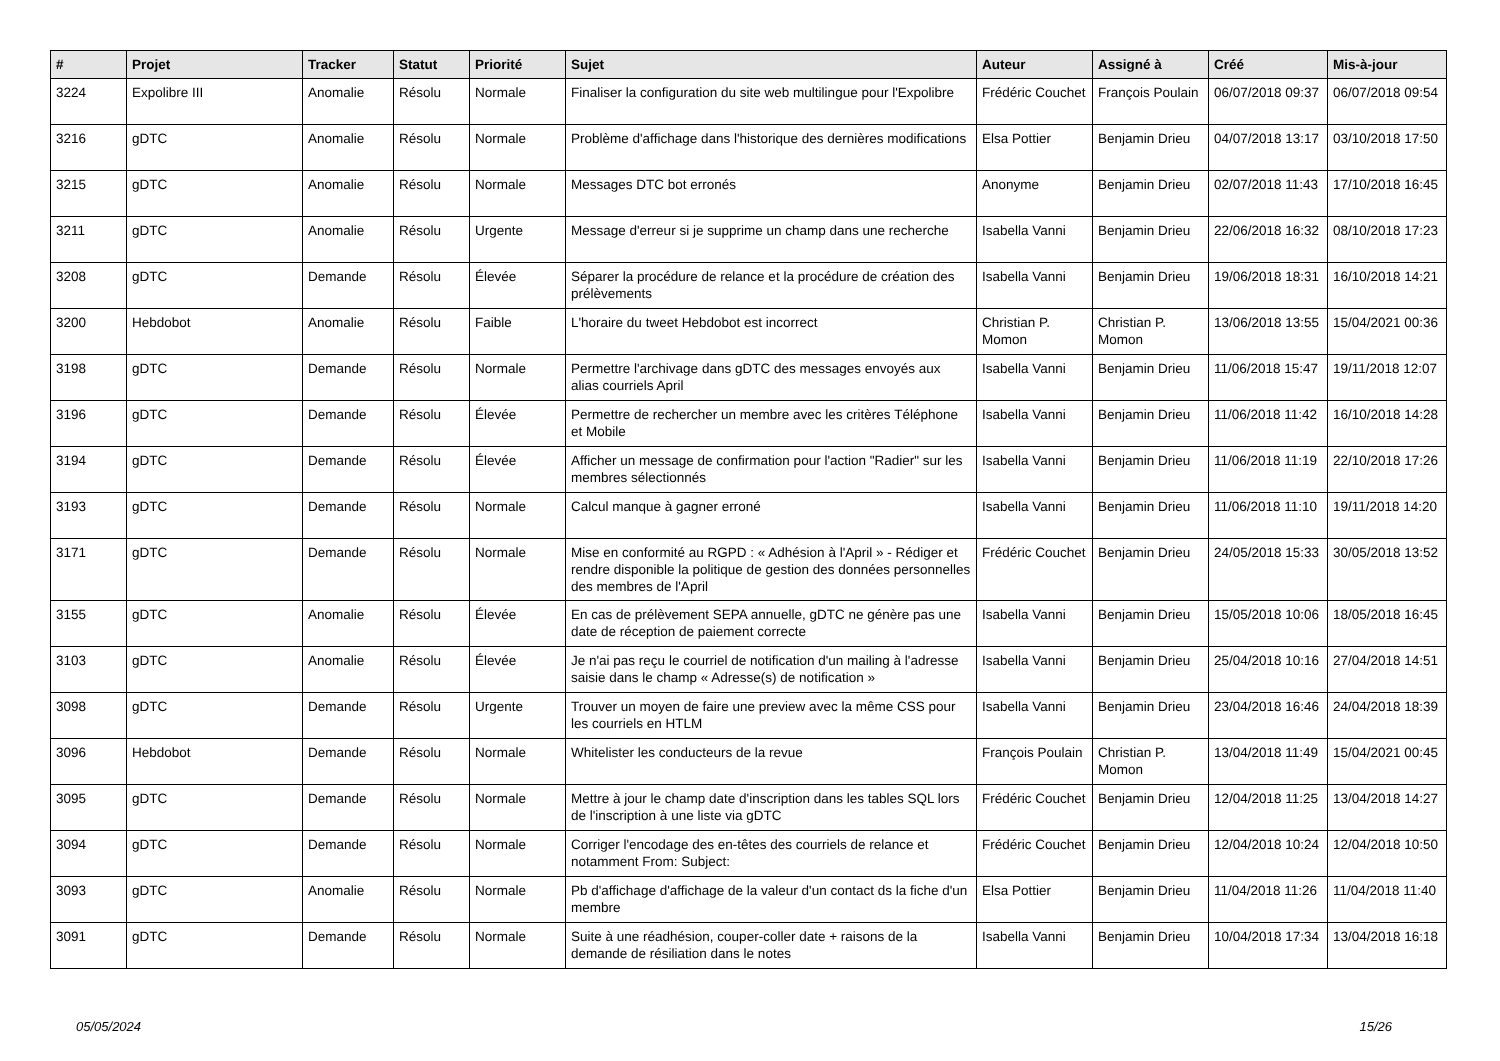| # | Projet | Tracker | Statut | Priorité | Sujet | Auteur | Assigné à | Créé | Mis-à-jour |
| --- | --- | --- | --- | --- | --- | --- | --- | --- | --- |
| 3224 | Expolibre III | Anomalie | Résolu | Normale | Finaliser la configuration du site web multilingue pour l'Expolibre | Frédéric Couchet | François Poulain | 06/07/2018 09:37 | 06/07/2018 09:54 |
| 3216 | gDTC | Anomalie | Résolu | Normale | Problème d'affichage dans l'historique des dernières modifications | Elsa Pottier | Benjamin Drieu | 04/07/2018 13:17 | 03/10/2018 17:50 |
| 3215 | gDTC | Anomalie | Résolu | Normale | Messages DTC bot erronés | Anonyme | Benjamin Drieu | 02/07/2018 11:43 | 17/10/2018 16:45 |
| 3211 | gDTC | Anomalie | Résolu | Urgente | Message d'erreur si je supprime un champ dans une recherche | Isabella Vanni | Benjamin Drieu | 22/06/2018 16:32 | 08/10/2018 17:23 |
| 3208 | gDTC | Demande | Résolu | Élevée | Séparer la procédure de relance et la procédure de création des prélèvements | Isabella Vanni | Benjamin Drieu | 19/06/2018 18:31 | 16/10/2018 14:21 |
| 3200 | Hebdobot | Anomalie | Résolu | Faible | L'horaire du tweet Hebdobot est incorrect | Christian P. Momon | Christian P. Momon | 13/06/2018 13:55 | 15/04/2021 00:36 |
| 3198 | gDTC | Demande | Résolu | Normale | Permettre l'archivage dans gDTC des messages envoyés aux alias courriels April | Isabella Vanni | Benjamin Drieu | 11/06/2018 15:47 | 19/11/2018 12:07 |
| 3196 | gDTC | Demande | Résolu | Élevée | Permettre de rechercher un membre avec les critères Téléphone et Mobile | Isabella Vanni | Benjamin Drieu | 11/06/2018 11:42 | 16/10/2018 14:28 |
| 3194 | gDTC | Demande | Résolu | Élevée | Afficher un message de confirmation pour l'action "Radier" sur les membres sélectionnés | Isabella Vanni | Benjamin Drieu | 11/06/2018 11:19 | 22/10/2018 17:26 |
| 3193 | gDTC | Demande | Résolu | Normale | Calcul manque à gagner erroné | Isabella Vanni | Benjamin Drieu | 11/06/2018 11:10 | 19/11/2018 14:20 |
| 3171 | gDTC | Demande | Résolu | Normale | Mise en conformité au RGPD : « Adhésion à l'April » - Rédiger et rendre disponible la politique de gestion des données personnelles des membres de l'April | Frédéric Couchet | Benjamin Drieu | 24/05/2018 15:33 | 30/05/2018 13:52 |
| 3155 | gDTC | Anomalie | Résolu | Élevée | En cas de prélèvement SEPA annuelle, gDTC ne génère pas une date de réception de paiement correcte | Isabella Vanni | Benjamin Drieu | 15/05/2018 10:06 | 18/05/2018 16:45 |
| 3103 | gDTC | Anomalie | Résolu | Élevée | Je n'ai pas reçu le courriel de notification d'un mailing à l'adresse saisie dans le champ « Adresse(s) de notification » | Isabella Vanni | Benjamin Drieu | 25/04/2018 10:16 | 27/04/2018 14:51 |
| 3098 | gDTC | Demande | Résolu | Urgente | Trouver un moyen de faire une preview avec la même CSS pour les courriels en HTLM | Isabella Vanni | Benjamin Drieu | 23/04/2018 16:46 | 24/04/2018 18:39 |
| 3096 | Hebdobot | Demande | Résolu | Normale | Whitelister les conducteurs de la revue | François Poulain | Christian P. Momon | 13/04/2018 11:49 | 15/04/2021 00:45 |
| 3095 | gDTC | Demande | Résolu | Normale | Mettre à jour le champ date d'inscription dans les tables SQL lors de l'inscription à une liste via gDTC | Frédéric Couchet | Benjamin Drieu | 12/04/2018 11:25 | 13/04/2018 14:27 |
| 3094 | gDTC | Demande | Résolu | Normale | Corriger l'encodage des en-têtes des courriels de relance et notamment From: Subject: | Frédéric Couchet | Benjamin Drieu | 12/04/2018 10:24 | 12/04/2018 10:50 |
| 3093 | gDTC | Anomalie | Résolu | Normale | Pb d'affichage d'affichage de la valeur d'un contact ds la fiche d'un membre | Elsa Pottier | Benjamin Drieu | 11/04/2018 11:26 | 11/04/2018 11:40 |
| 3091 | gDTC | Demande | Résolu | Normale | Suite à une réadhésion, couper-coller date + raisons de la demande de résiliation dans le notes | Isabella Vanni | Benjamin Drieu | 10/04/2018 17:34 | 13/04/2018 16:18 |
05/05/2024 15/26